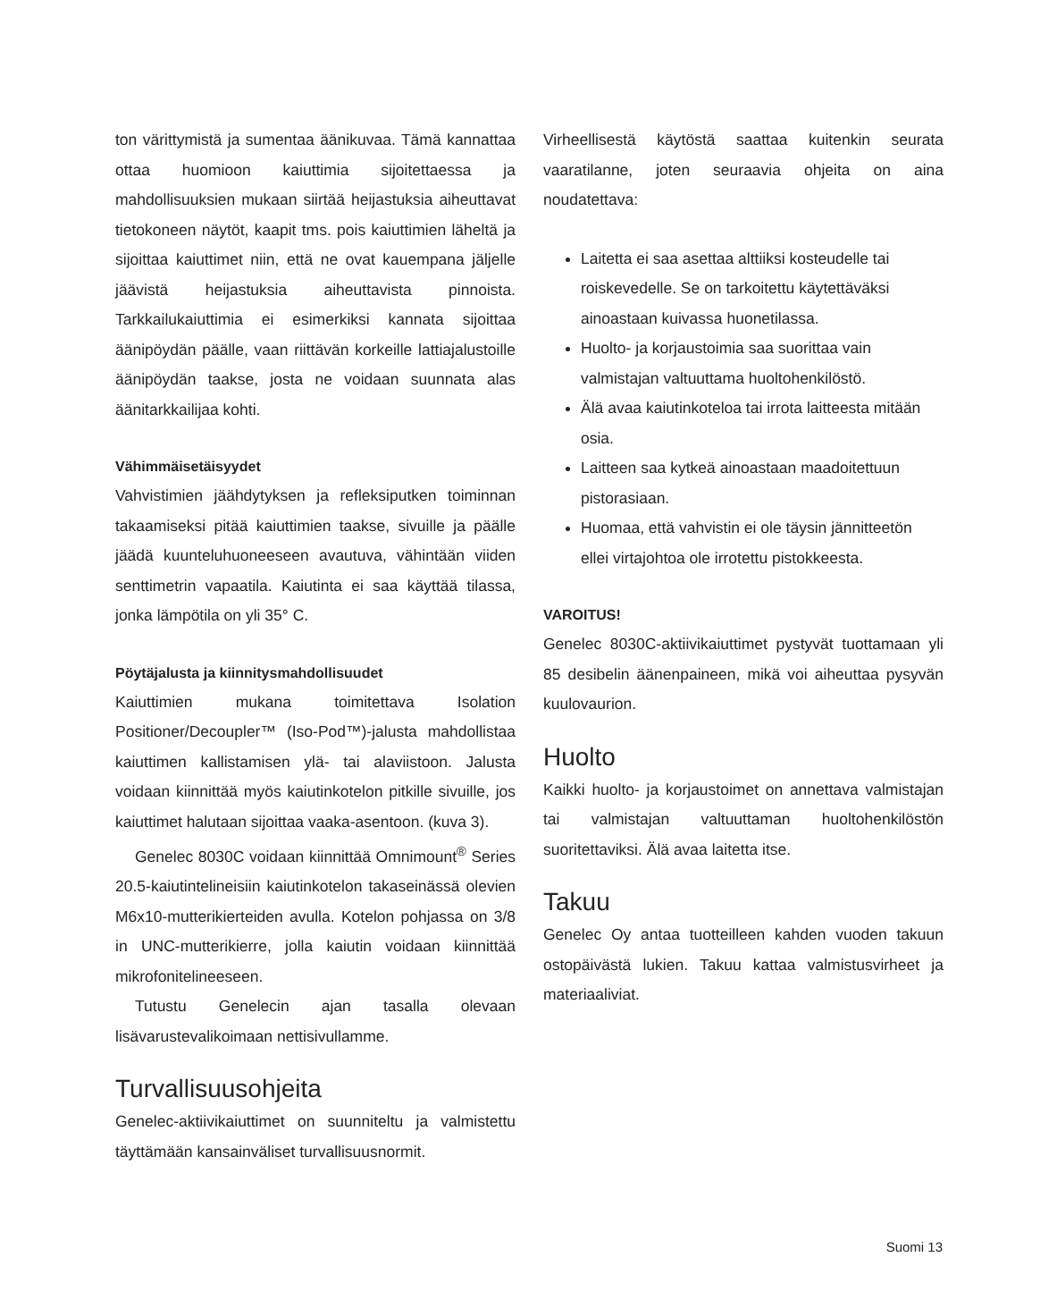ton värittymistä ja sumentaa äänikuvaa. Tämä kannattaa ottaa huomioon kaiuttimia sijoitettaessa ja mahdollisuuksien mukaan siirtää heijastuksia aiheuttavat tietokoneen näytöt, kaapit tms. pois kaiuttimien läheltä ja sijoittaa kaiuttimet niin, että ne ovat kauempana jäljelle jäävistä heijastuksia aiheuttavista pinnoista. Tarkkailukaiuttimia ei esimerkiksi kannata sijoittaa äänipöydän päälle, vaan riittävän korkeille lattiajalustoille äänipöydän taakse, josta ne voidaan suunnata alas äänitarkkailijaa kohti.
Vähimmäisetäisyydet
Vahvistimien jäähdytyksen ja refleksiputken toiminnan takaamiseksi pitää kaiuttimien taakse, sivuille ja päälle jäädä kuunteluhuoneeseen avautuva, vähintään viiden senttimetrin vapaatila. Kaiutinta ei saa käyttää tilassa, jonka lämpötila on yli 35° C.
Pöytäjalusta ja kiinnitysmahdollisuudet
Kaiuttimien mukana toimitettava Isolation Positioner/Decoupler™ (Iso-Pod™)-jalusta mahdollistaa kaiuttimen kallistamisen ylä- tai alaviistoon. Jalusta voidaan kiinnittää myös kaiutinkotelon pitkille sivuille, jos kaiuttimet halutaan sijoittaa vaaka-asentoon. (kuva 3).
Genelec 8030C voidaan kiinnittää Omnimount<sup>®</sup> Series 20.5-kaiutintelineisiin kaiutinkotelon takaseinässä olevien M6x10-mutterikierteiden avulla. Kotelon pohjassa on 3/8 in UNC-mutterikierre, jolla kaiutin voidaan kiinnittää mikrofonitelineeseen.
Tutustu Genelecin ajan tasalla olevaan lisävarustevalikoimaan nettisivullamme.
Turvallisuusohjeita
Genelec-aktiivikaiuttimet on suunniteltu ja valmistettu täyttämään kansainväliset turvallisuusnormit.
Virheellisestä käytöstä saattaa kuitenkin seurata vaaratilanne, joten seuraavia ohjeita on aina noudatettava:
Laitetta ei saa asettaa alttiiksi kosteudelle tai roiskevedelle. Se on tarkoitettu käytettäväksi ainoastaan kuivassa huonetilassa.
Huolto- ja korjaustoimia saa suorittaa vain valmistajan valtuuttama huoltohenkilöstö.
Älä avaa kaiutinkoteloa tai irrota laitteesta mitään osia.
Laitteen saa kytkeä ainoastaan maadoitettuun pistorasiaan.
Huomaa, että vahvistin ei ole täysin jännitteetön ellei virtajohtoa ole irrotettu pistokkeesta.
VAROITUS!
Genelec 8030C-aktiivikaiuttimet pystyvät tuottamaan yli 85 desibelin äänenpaineen, mikä voi aiheuttaa pysyvän kuulovaurion.
Huolto
Kaikki huolto- ja korjaustoimet on annettava valmistajan tai valmistajan valtuuttaman huoltohenkilöstön suoritettaviksi. Älä avaa laitetta itse.
Takuu
Genelec Oy antaa tuotteilleen kahden vuoden takuun ostopäivästä lukien. Takuu kattaa valmistusvirheet ja materiaaliviat.
Suomi 13